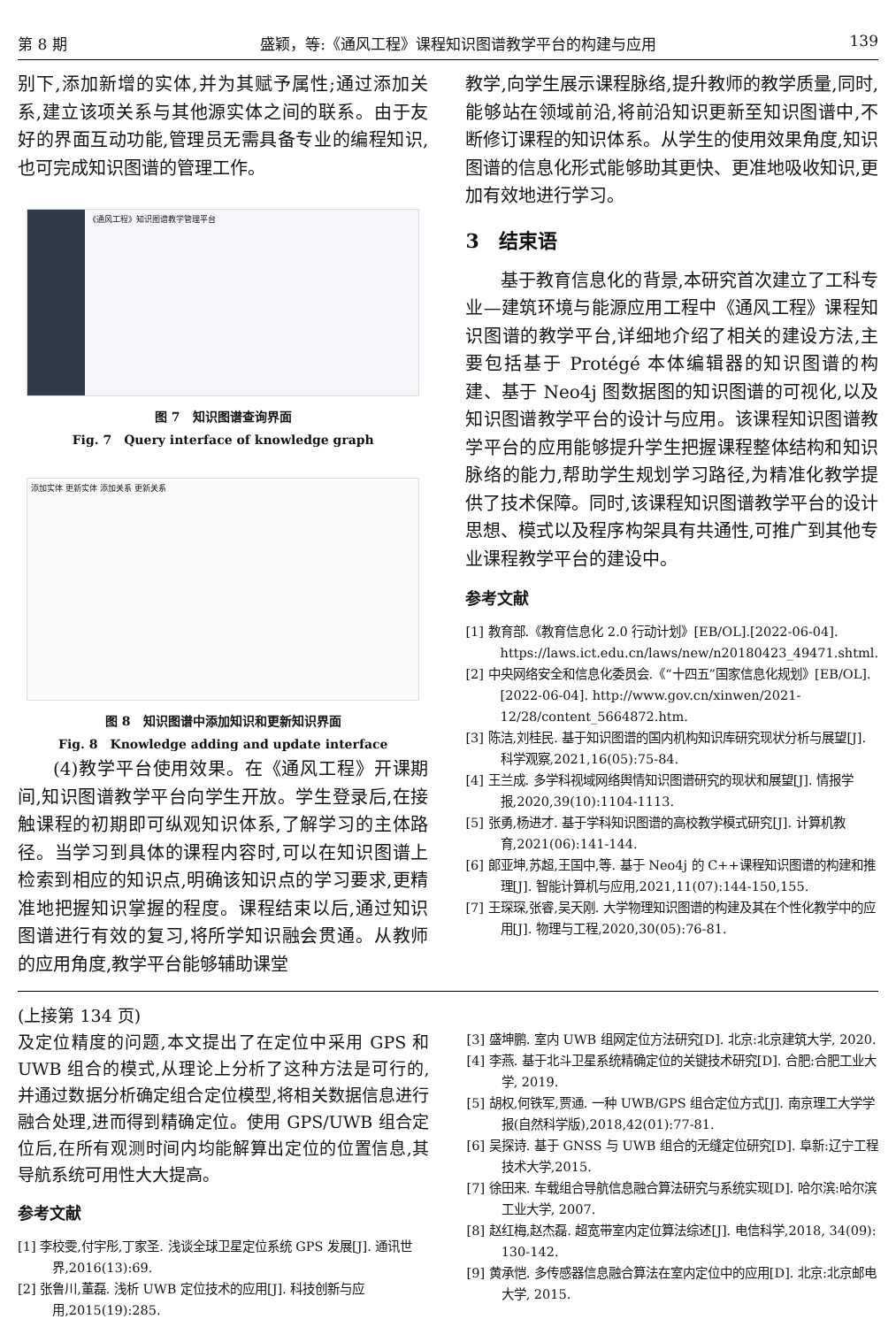第 8 期 盛颖，等:《通风工程》课程知识图谱教学平台的构建与应用 139
别下,添加新增的实体,并为其赋予属性;通过添加关系,建立该项关系与其他源实体之间的联系。由于友好的界面互动功能,管理员无需具备专业的编程知识,也可完成知识图谱的管理工作。
《通风工程》知识图谱教学管理平台
图 7　知识图谱查询界面
Fig. 7　Query interface of knowledge graph
添加实体 更新实体 添加关系 更新关系
图 8　知识图谱中添加知识和更新知识界面
Fig. 8　Knowledge adding and update interface
(4)教学平台使用效果。在《通风工程》开课期间,知识图谱教学平台向学生开放。学生登录后,在接触课程的初期即可纵观知识体系,了解学习的主体路径。当学习到具体的课程内容时,可以在知识图谱上检索到相应的知识点,明确该知识点的学习要求,更精准地把握知识掌握的程度。课程结束以后,通过知识图谱进行有效的复习,将所学知识融会贯通。从教师的应用角度,教学平台能够辅助课堂
教学,向学生展示课程脉络,提升教师的教学质量,同时,能够站在领域前沿,将前沿知识更新至知识图谱中,不断修订课程的知识体系。从学生的使用效果角度,知识图谱的信息化形式能够助其更快、更准地吸收知识,更加有效地进行学习。
3　结束语
基于教育信息化的背景,本研究首次建立了工科专业—建筑环境与能源应用工程中《通风工程》课程知识图谱的教学平台,详细地介绍了相关的建设方法,主要包括基于 Protégé 本体编辑器的知识图谱的构建、基于 Neo4j 图数据图的知识图谱的可视化,以及知识图谱教学平台的设计与应用。该课程知识图谱教学平台的应用能够提升学生把握课程整体结构和知识脉络的能力,帮助学生规划学习路径,为精准化教学提供了技术保障。同时,该课程知识图谱教学平台的设计思想、模式以及程序构架具有共通性,可推广到其他专业课程教学平台的建设中。
参考文献
[1] 教育部.《教育信息化 2.0 行动计划》[EB/OL].[2022-06-04]. https://laws.ict.edu.cn/laws/new/n20180423_49471.shtml.
[2] 中央网络安全和信息化委员会.《“十四五”国家信息化规划》[EB/OL].[2022-06-04]. http://www.gov.cn/xinwen/2021-12/28/content_5664872.htm.
[3] 陈洁,刘桂民. 基于知识图谱的国内机构知识库研究现状分析与展望[J]. 科学观察,2021,16(05):75-84.
[4] 王兰成. 多学科视域网络舆情知识图谱研究的现状和展望[J]. 情报学报,2020,39(10):1104-1113.
[5] 张勇,杨进才. 基于学科知识图谱的高校教学模式研究[J]. 计算机教育,2021(06):141-144.
[6] 郎亚坤,苏超,王国中,等. 基于 Neo4j 的 C++课程知识图谱的构建和推理[J]. 智能计算机与应用,2021,11(07):144-150,155.
[7] 王琛琛,张睿,吴天刚. 大学物理知识图谱的构建及其在个性化教学中的应用[J]. 物理与工程,2020,30(05):76-81.
(上接第 134 页)
及定位精度的问题,本文提出了在定位中采用 GPS 和 UWB 组合的模式,从理论上分析了这种方法是可行的,并通过数据分析确定组合定位模型,将相关数据信息进行融合处理,进而得到精确定位。使用 GPS/UWB 组合定位后,在所有观测时间内均能解算出定位的位置信息,其导航系统可用性大大提高。
参考文献
[1] 李校雯,付宇彤,丁家圣. 浅谈全球卫星定位系统 GPS 发展[J]. 通讯世界,2016(13):69.
[2] 张鲁川,董磊. 浅析 UWB 定位技术的应用[J]. 科技创新与应用,2015(19):285.
[3] 盛坤鹏. 室内 UWB 组网定位方法研究[D]. 北京:北京建筑大学, 2020.
[4] 李燕. 基于北斗卫星系统精确定位的关键技术研究[D]. 合肥:合肥工业大学, 2019.
[5] 胡权,何铁军,贾通. 一种 UWB/GPS 组合定位方式[J]. 南京理工大学学报(自然科学版),2018,42(01):77-81.
[6] 吴探诗. 基于 GNSS 与 UWB 组合的无缝定位研究[D]. 阜新:辽宁工程技术大学,2015.
[7] 徐田来. 车载组合导航信息融合算法研究与系统实现[D]. 哈尔滨:哈尔滨工业大学, 2007.
[8] 赵红梅,赵杰磊. 超宽带室内定位算法综述[J]. 电信科学,2018, 34(09): 130-142.
[9] 黄承恺. 多传感器信息融合算法在室内定位中的应用[D]. 北京:北京邮电大学, 2015.